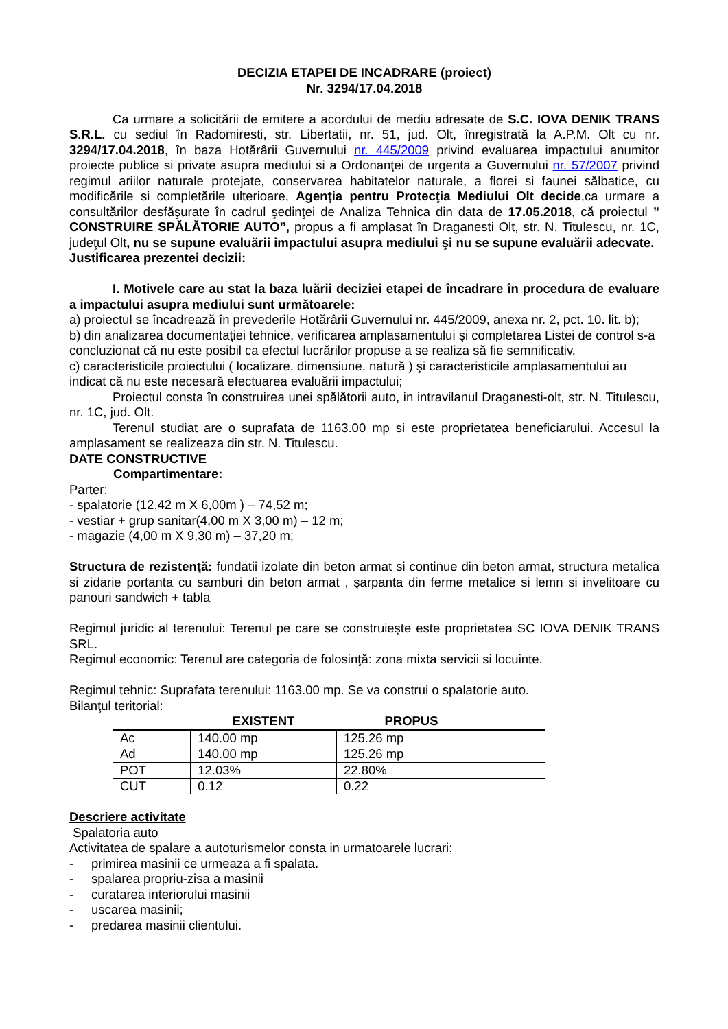DECIZIA ETAPEI DE INCADRARE (proiect)
Nr. 3294/17.04.2018
Ca urmare a solicitării de emitere a acordului de mediu adresate de S.C. IOVA DENIK TRANS S.R.L. cu sediul în Radomiresti, str. Libertatii, nr. 51, jud. Olt, înregistrată la A.P.M. Olt cu nr. 3294/17.04.2018, în baza Hotărârii Guvernului nr. 445/2009 privind evaluarea impactului anumitor proiecte publice si private asupra mediului si a Ordonanţei de urgenta a Guvernului nr. 57/2007 privind regimul ariilor naturale protejate, conservarea habitatelor naturale, a florei si faunei sălbatice, cu modificările si completările ulterioare, Agenţia pentru Protecţia Mediului Olt decide,ca urmare a consultărilor desfăşurate în cadrul şedinţei de Analiza Tehnica din data de 17.05.2018, că proiectul ” CONSTRUIRE SPĂLĂTORIE AUTO”, propus a fi amplasat în Draganesti Olt, str. N. Titulescu, nr. 1C, judeţul Olt, nu se supune evaluării impactului asupra mediului şi nu se supune evaluării adecvate.
Justificarea prezentei decizii:
I. Motivele care au stat la baza luării deciziei etapei de încadrare în procedura de evaluare a impactului asupra mediului sunt următoarele:
a) proiectul se încadrează în prevederile Hotărârii Guvernului nr. 445/2009, anexa nr. 2, pct. 10. lit. b);
b) din analizarea documentaţiei tehnice, verificarea amplasamentului şi completarea Listei de control s-a concluzionat că nu este posibil ca efectul lucrărilor propuse a se realiza să fie semnificativ.
c) caracteristicile proiectului ( localizare, dimensiune, natură ) şi caracteristicile amplasamentului au indicat că nu este necesară efectuarea evaluării impactului;
Proiectul consta în construirea unei spălătorii auto, in intravilanul Draganesti-olt, str. N. Titulescu, nr. 1C, jud. Olt.
Terenul studiat are o suprafata de 1163.00 mp si este proprietatea beneficiarului. Accesul la amplasament se realizeaza din str. N. Titulescu.
DATE CONSTRUCTIVE
Compartimentare:
Parter:
- spalatorie (12,42 m X 6,00m ) – 74,52 m;
- vestiar + grup sanitar(4,00 m X 3,00 m) – 12 m;
- magazie (4,00 m X 9,30 m) – 37,20 m;
Structura de rezistenţă: fundatii izolate din beton armat si continue din beton armat, structura metalica si zidarie portanta cu samburi din beton armat , şarpanta din ferme metalice si lemn si invelitoare cu panouri sandwich + tabla
Regimul juridic al terenului: Terenul pe care se construieşte este proprietatea SC IOVA DENIK TRANS SRL.
Regimul economic: Terenul are categoria de folosinţă: zona mixta servicii si locuinte.
Regimul tehnic: Suprafata terenului: 1163.00 mp. Se va construi o spalatorie auto.
Bilanţul teritorial:
| | EXISTENT | PROPUS |
| --- | --- | --- |
| Ac | 140.00 mp | 125.26 mp |
| Ad | 140.00 mp | 125.26 mp |
| POT | 12.03% | 22.80% |
| CUT | 0.12 | 0.22 |
Descriere activitate
Spalatoria auto
Activitatea de spalare a autoturismelor consta in urmatoarele lucrari:
- primirea masinii ce urmeaza a fi spalata.
- spalarea propriu-zisa a masinii
- curatarea interiorului masinii
- uscarea masinii;
- predarea masinii clientului.